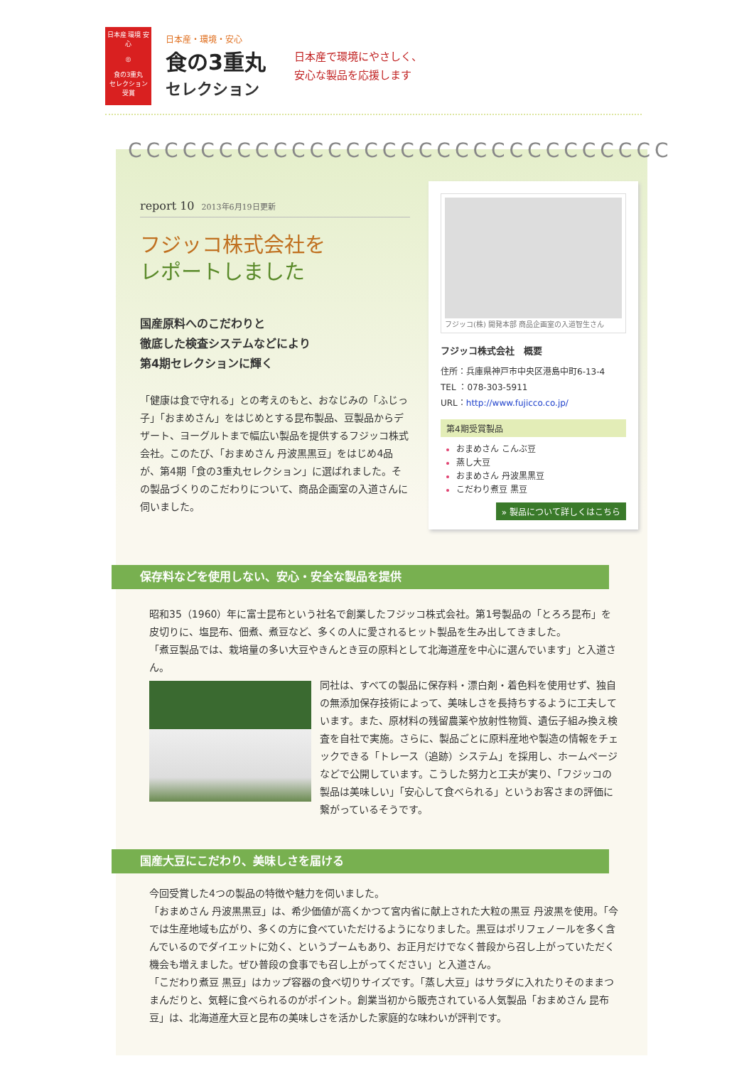日本産 環境 安心
◎
食の3重丸
セレクション
受賞
日本産・環境・安心
食の3重丸
セレクション
日本産で環境にやさしく、
安心な製品を応援します
CCCCCCCCCCCCCCCCCCCCCCCCCCCCCC
report 10 2013年6月19日更新
フジッコ株式会社を
レポートしました
国産原料へのこだわりと
徹底した検査システムなどにより
第4期セレクションに輝く
「健康は食で守れる」との考えのもと、おなじみの「ふじっ子」「おまめさん」をはじめとする昆布製品、豆製品からデザート、ヨーグルトまで幅広い製品を提供するフジッコ株式会社。このたび、「おまめさん 丹波黒黒豆」をはじめ4品が、第4期「食の3重丸セレクション」に選ばれました。その製品づくりのこだわりについて、商品企画室の入道さんに伺いました。
フジッコ(株) 開発本部 商品企画室の入道智生さん
フジッコ株式会社　概要
住所：兵庫県神戸市中央区港島中町6-13-4
TEL ：078-303-5911
URL：http://www.fujicco.co.jp/
第4期受賞製品
おまめさん こんぶ豆
蒸し大豆
おまめさん 丹波黒黒豆
こだわり煮豆 黒豆
» 製品について詳しくはこちら
保存料などを使用しない、安心・安全な製品を提供
昭和35（1960）年に富士昆布という社名で創業したフジッコ株式会社。第1号製品の「とろろ昆布」を皮切りに、塩昆布、佃煮、煮豆など、多くの人に愛されるヒット製品を生み出してきました。
「煮豆製品では、栽培量の多い大豆やきんとき豆の原料として北海道産を中心に選んでいます」と入道さん。
同社は、すべての製品に保存料・漂白剤・着色料を使用せず、独自の無添加保存技術によって、美味しさを長持ちするように工夫しています。また、原材料の残留農薬や放射性物質、遺伝子組み換え検査を自社で実施。さらに、製品ごとに原料産地や製造の情報をチェックできる「トレース（追跡）システム」を採用し、ホームページなどで公開しています。こうした努力と工夫が実り、「フジッコの製品は美味しい」「安心して食べられる」というお客さまの評価に繋がっているそうです。
国産大豆にこだわり、美味しさを届ける
今回受賞した4つの製品の特徴や魅力を伺いました。
「おまめさん 丹波黒黒豆」は、希少価値が高くかつて宮内省に献上された大粒の黒豆 丹波黒を使用。「今では生産地域も広がり、多くの方に食べていただけるようになりました。黒豆はポリフェノールを多く含んでいるのでダイエットに効く、というブームもあり、お正月だけでなく普段から召し上がっていただく機会も増えました。ぜひ普段の食事でも召し上がってください」と入道さん。
「こだわり煮豆 黒豆」はカップ容器の食べ切りサイズです。「蒸し大豆」はサラダに入れたりそのままつまんだりと、気軽に食べられるのがポイント。創業当初から販売されている人気製品「おまめさん 昆布豆」は、北海道産大豆と昆布の美味しさを活かした家庭的な味わいが評判です。